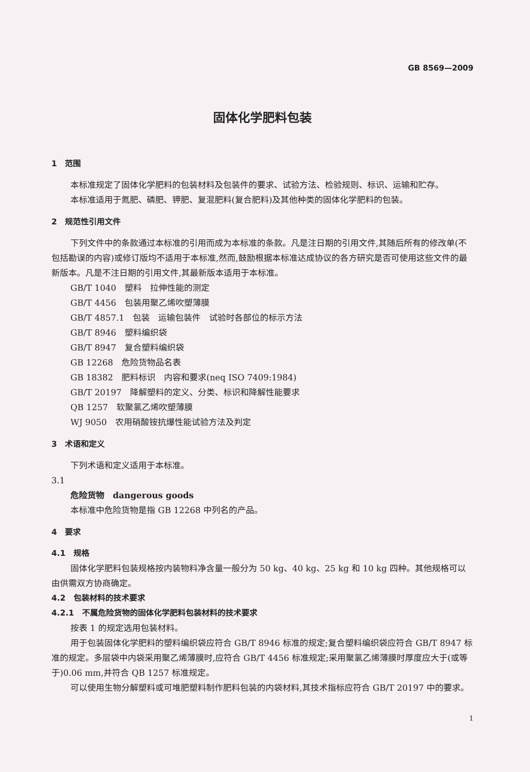GB 8569—2009
固体化学肥料包装
1　范围
本标准规定了固体化学肥料的包装材料及包装件的要求、试验方法、检验规则、标识、运输和贮存。
本标准适用于氮肥、磷肥、钾肥、复混肥料(复合肥料)及其他种类的固体化学肥料的包装。
2　规范性引用文件
下列文件中的条款通过本标准的引用而成为本标准的条款。凡是注日期的引用文件,其随后所有的修改单(不包括勘误的内容)或修订版均不适用于本标准,然而,鼓励根据本标准达成协议的各方研究是否可使用这些文件的最新版本。凡是不注日期的引用文件,其最新版本适用于本标准。
GB/T 1040　塑料　拉伸性能的测定
GB/T 4456　包装用聚乙烯吹塑薄膜
GB/T 4857.1　包装　运输包装件　试验时各部位的标示方法
GB/T 8946　塑料编织袋
GB/T 8947　复合塑料编织袋
GB 12268　危险货物品名表
GB 18382　肥料标识　内容和要求(neq ISO 7409:1984)
GB/T 20197　降解塑料的定义、分类、标识和降解性能要求
QB 1257　软聚氯乙烯吹塑薄膜
WJ 9050　农用硝酸铵抗爆性能试验方法及判定
3　术语和定义
下列术语和定义适用于本标准。
3.1
危险货物　dangerous goods
本标准中危险货物是指 GB 12268 中列名的产品。
4　要求
4.1　规格
固体化学肥料包装规格按内装物料净含量一般分为 50 kg、40 kg、25 kg 和 10 kg 四种。其他规格可以由供需双方协商确定。
4.2　包装材料的技术要求
4.2.1　不属危险货物的固体化学肥料包装材料的技术要求
按表 1 的规定选用包装材料。
用于包装固体化学肥料的塑料编织袋应符合 GB/T 8946 标准的规定;复合塑料编织袋应符合 GB/T 8947 标准的规定。多层袋中内袋采用聚乙烯薄膜时,应符合 GB/T 4456 标准规定;采用聚氯乙烯薄膜时厚度应大于(或等于)0.06 mm,并符合 QB 1257 标准规定。
可以使用生物分解塑料或可堆肥塑料制作肥料包装的内袋材料,其技术指标应符合 GB/T 20197 中的要求。
1